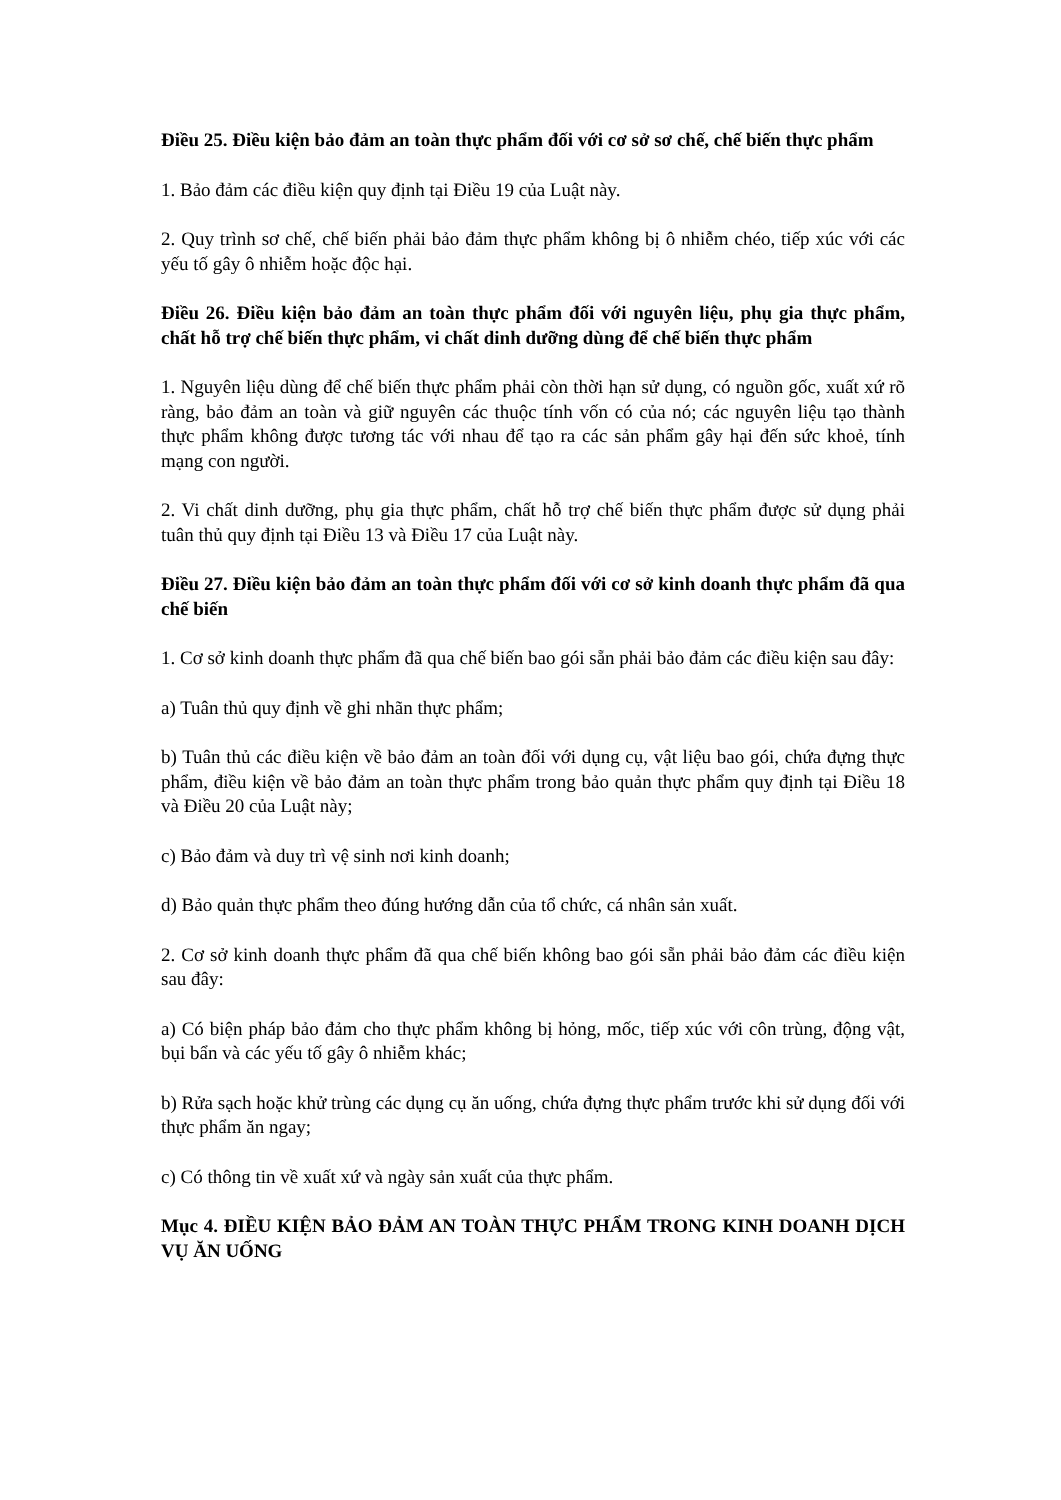Điều 25. Điều kiện bảo đảm an toàn thực phẩm đối với cơ sở sơ chế, chế biến thực phẩm
1. Bảo đảm các điều kiện quy định tại Điều 19 của Luật này.
2. Quy trình sơ chế, chế biến phải bảo đảm thực phẩm không bị ô nhiễm chéo, tiếp xúc với các yếu tố gây ô nhiễm hoặc độc hại.
Điều 26. Điều kiện bảo đảm an toàn thực phẩm đối với nguyên liệu, phụ gia thực phẩm, chất hỗ trợ chế biến thực phẩm, vi chất dinh dưỡng dùng để chế biến thực phẩm
1. Nguyên liệu dùng để chế biến thực phẩm phải còn thời hạn sử dụng, có nguồn gốc, xuất xứ rõ ràng, bảo đảm an toàn và giữ nguyên các thuộc tính vốn có của nó; các nguyên liệu tạo thành thực phẩm không được tương tác với nhau để tạo ra các sản phẩm gây hại đến sức khoẻ, tính mạng con người.
2. Vi chất dinh dưỡng, phụ gia thực phẩm, chất hỗ trợ chế biến thực phẩm được sử dụng phải tuân thủ quy định tại Điều 13 và Điều 17 của Luật này.
Điều 27. Điều kiện bảo đảm an toàn thực phẩm đối với cơ sở kinh doanh thực phẩm đã qua chế biến
1. Cơ sở kinh doanh thực phẩm đã qua chế biến bao gói sẵn phải bảo đảm các điều kiện sau đây:
a) Tuân thủ quy định về ghi nhãn thực phẩm;
b) Tuân thủ các điều kiện về bảo đảm an toàn đối với dụng cụ, vật liệu bao gói, chứa đựng thực phẩm, điều kiện về bảo đảm an toàn thực phẩm trong bảo quản thực phẩm quy định tại Điều 18 và Điều 20 của Luật này;
c) Bảo đảm và duy trì vệ sinh nơi kinh doanh;
d) Bảo quản thực phẩm theo đúng hướng dẫn của tổ chức, cá nhân sản xuất.
2. Cơ sở kinh doanh thực phẩm đã qua chế biến không bao gói sẵn phải bảo đảm các điều kiện sau đây:
a) Có biện pháp bảo đảm cho thực phẩm không bị hỏng, mốc, tiếp xúc với côn trùng, động vật, bụi bẩn và các yếu tố gây ô nhiễm khác;
b) Rửa sạch hoặc khử trùng các dụng cụ ăn uống, chứa đựng thực phẩm trước khi sử dụng đối với thực phẩm ăn ngay;
c) Có thông tin về xuất xứ và ngày sản xuất của thực phẩm.
Mục 4. ĐIỀU KIỆN BẢO ĐẢM AN TOÀN THỰC PHẨM TRONG KINH DOANH DỊCH VỤ ĂN UỐNG